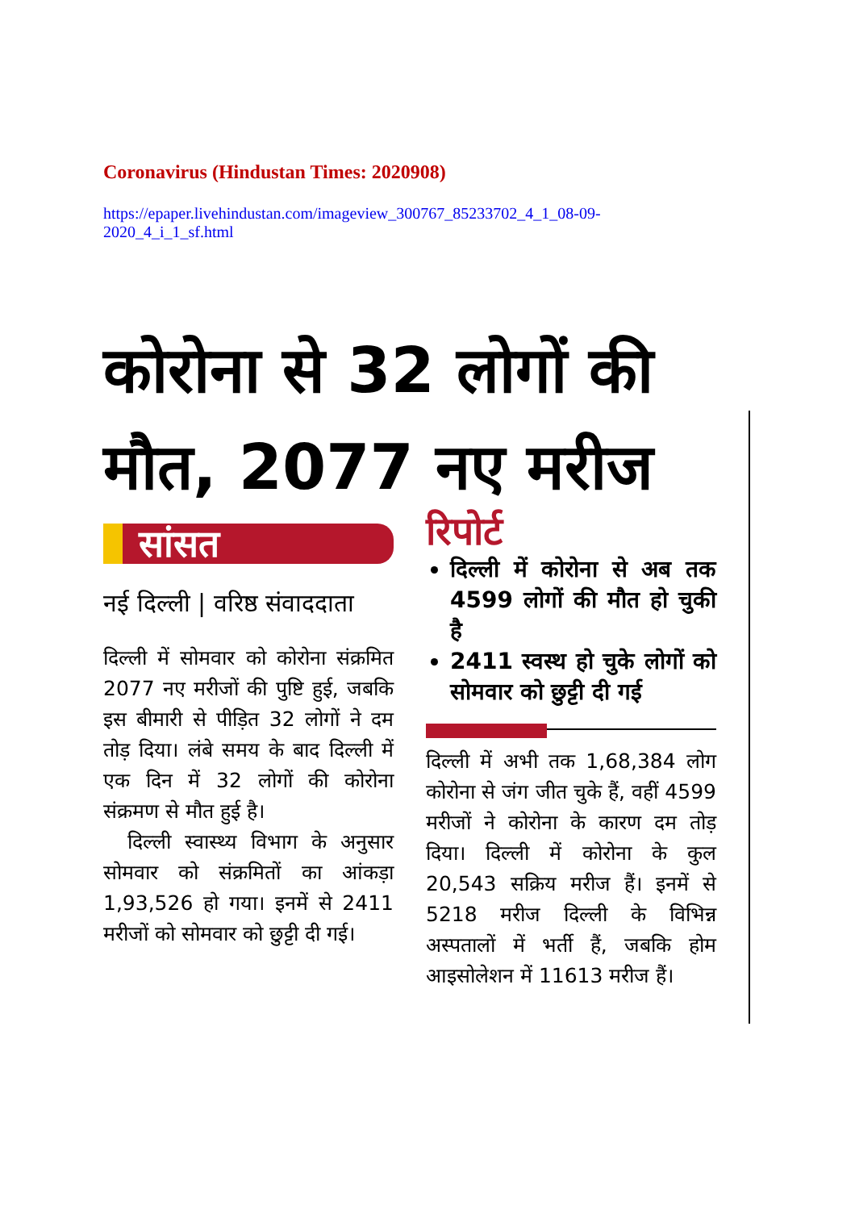Coronavirus (Hindustan Times: 2020908)
https://epaper.livehindustan.com/imageview_300767_85233702_4_1_08-09-
2020_4_i_1_sf.html
कोरोना से 32 लोगों की मौत, 2077 नए मरीज
सांसत
नई दिल्ली | वरिष्ठ संवाददाता
दिल्ली में सोमवार को कोरोना संक्रमित 2077 नए मरीजों की पुष्टि हुई, जबकि इस बीमारी से पीड़ित 32 लोगों ने दम तोड़ दिया। लंबे समय के बाद दिल्ली में एक दिन में 32 लोगों की कोरोना संक्रमण से मौत हुई है।
दिल्ली स्वास्थ्य विभाग के अनुसार सोमवार को संक्रमितों का आंकड़ा 1,93,526 हो गया। इनमें से 2411 मरीजों को सोमवार को छुट्टी दी गई।
रिपोर्ट
दिल्ली में कोरोना से अब तक 4599 लोगों की मौत हो चुकी है
2411 स्वस्थ हो चुके लोगों को सोमवार को छुट्टी दी गई
दिल्ली में अभी तक 1,68,384 लोग कोरोना से जंग जीत चुके हैं, वहीं 4599 मरीजों ने कोरोना के कारण दम तोड़ दिया। दिल्ली में कोरोना के कुल 20,543 सक्रिय मरीज हैं। इनमें से 5218 मरीज दिल्ली के विभिन्न अस्पतालों में भर्ती हैं, जबकि होम आइसोलेशन में 11613 मरीज हैं।